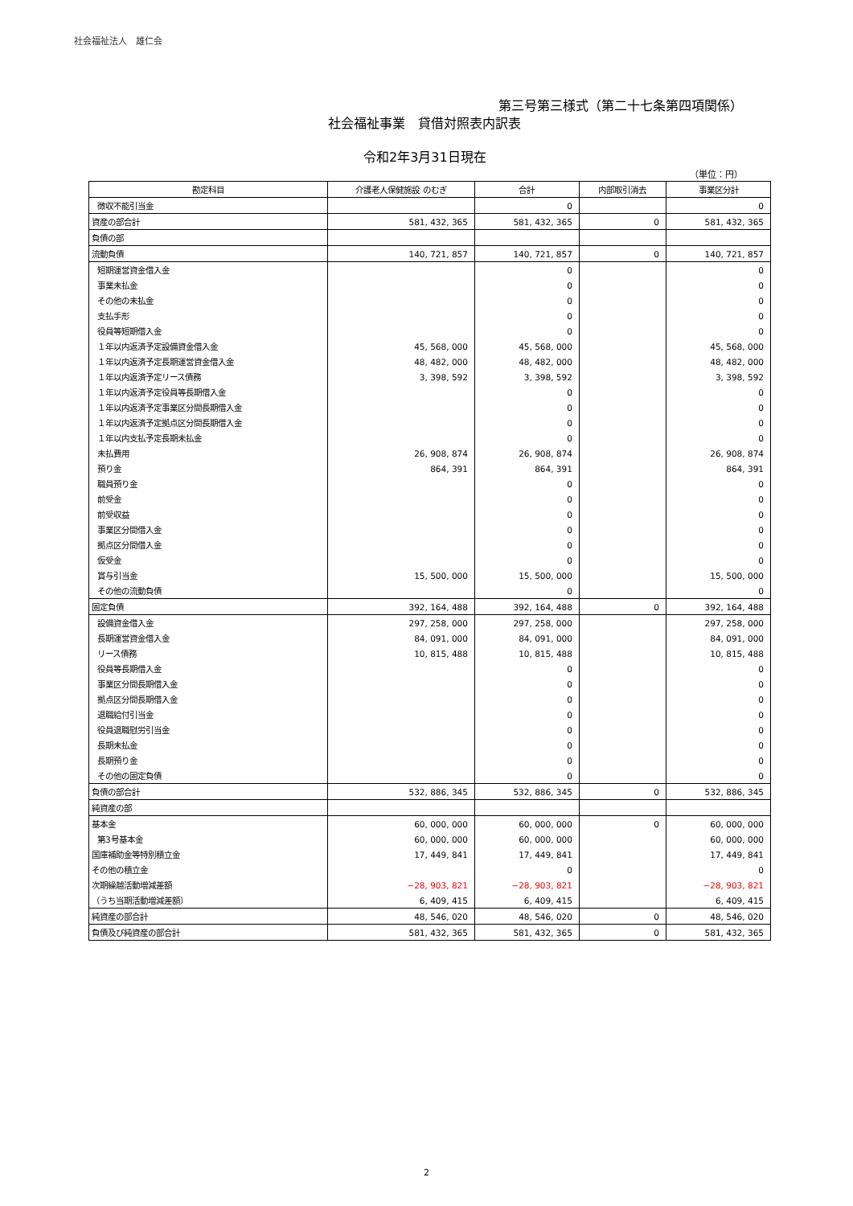社会福祉法人　雄仁会
第三号第三様式（第二十七条第四項関係）
社会福祉事業　貸借対照表内訳表
令和2年3月31日現在
（単位：円）
| 勘定科目 | 介護老人保健施設 のむぎ | 合計 | 内部取引消去 | 事業区分計 |
| --- | --- | --- | --- | --- |
| 徴収不能引当金 | | 0 | | 0 |
| 資産の部合計 | 581, 432, 365 | 581, 432, 365 | 0 | 581, 432, 365 |
| 負債の部 | | | | |
| 流動負債 | 140, 721, 857 | 140, 721, 857 | 0 | 140, 721, 857 |
| 短期運営資金借入金 | | 0 | | 0 |
| 事業未払金 | | 0 | | 0 |
| その他の未払金 | | 0 | | 0 |
| 支払手形 | | 0 | | 0 |
| 役員等短期借入金 | | 0 | | 0 |
| １年以内返済予定設備資金借入金 | 45, 568, 000 | 45, 568, 000 | | 45, 568, 000 |
| １年以内返済予定長期運営資金借入金 | 48, 482, 000 | 48, 482, 000 | | 48, 482, 000 |
| １年以内返済予定リース債務 | 3, 398, 592 | 3, 398, 592 | | 3, 398, 592 |
| １年以内返済予定役員等長期借入金 | | 0 | | 0 |
| １年以内返済予定事業区分間長期借入金 | | 0 | | 0 |
| １年以内返済予定拠点区分間長期借入金 | | 0 | | 0 |
| １年以内支払予定長期未払金 | | 0 | | 0 |
| 未払費用 | 26, 908, 874 | 26, 908, 874 | | 26, 908, 874 |
| 預り金 | 864, 391 | 864, 391 | | 864, 391 |
| 職員預り金 | | 0 | | 0 |
| 前受金 | | 0 | | 0 |
| 前受収益 | | 0 | | 0 |
| 事業区分間借入金 | | 0 | | 0 |
| 拠点区分間借入金 | | 0 | | 0 |
| 仮受金 | | 0 | | 0 |
| 賞与引当金 | 15, 500, 000 | 15, 500, 000 | | 15, 500, 000 |
| その他の流動負債 | | 0 | | 0 |
| 固定負債 | 392, 164, 488 | 392, 164, 488 | 0 | 392, 164, 488 |
| 設備資金借入金 | 297, 258, 000 | 297, 258, 000 | | 297, 258, 000 |
| 長期運営資金借入金 | 84, 091, 000 | 84, 091, 000 | | 84, 091, 000 |
| リース債務 | 10, 815, 488 | 10, 815, 488 | | 10, 815, 488 |
| 役員等長期借入金 | | 0 | | 0 |
| 事業区分間長期借入金 | | 0 | | 0 |
| 拠点区分間長期借入金 | | 0 | | 0 |
| 退職給付引当金 | | 0 | | 0 |
| 役員退職慰労引当金 | | 0 | | 0 |
| 長期未払金 | | 0 | | 0 |
| 長期預り金 | | 0 | | 0 |
| その他の固定負債 | | 0 | | 0 |
| 負債の部合計 | 532, 886, 345 | 532, 886, 345 | 0 | 532, 886, 345 |
| 純資産の部 | | | | |
| 基本金 | 60, 000, 000 | 60, 000, 000 | 0 | 60, 000, 000 |
| 第3号基本金 | 60, 000, 000 | 60, 000, 000 | | 60, 000, 000 |
| 国庫補助金等特別積立金 | 17, 449, 841 | 17, 449, 841 | | 17, 449, 841 |
| その他の積立金 | | 0 | | 0 |
| 次期繰越活動増減差額 | −28, 903, 821 | −28, 903, 821 | | −28, 903, 821 |
| （うち当期活動増減差額） | 6, 409, 415 | 6, 409, 415 | | 6, 409, 415 |
| 純資産の部合計 | 48, 546, 020 | 48, 546, 020 | 0 | 48, 546, 020 |
| 負債及び純資産の部合計 | 581, 432, 365 | 581, 432, 365 | 0 | 581, 432, 365 |
2